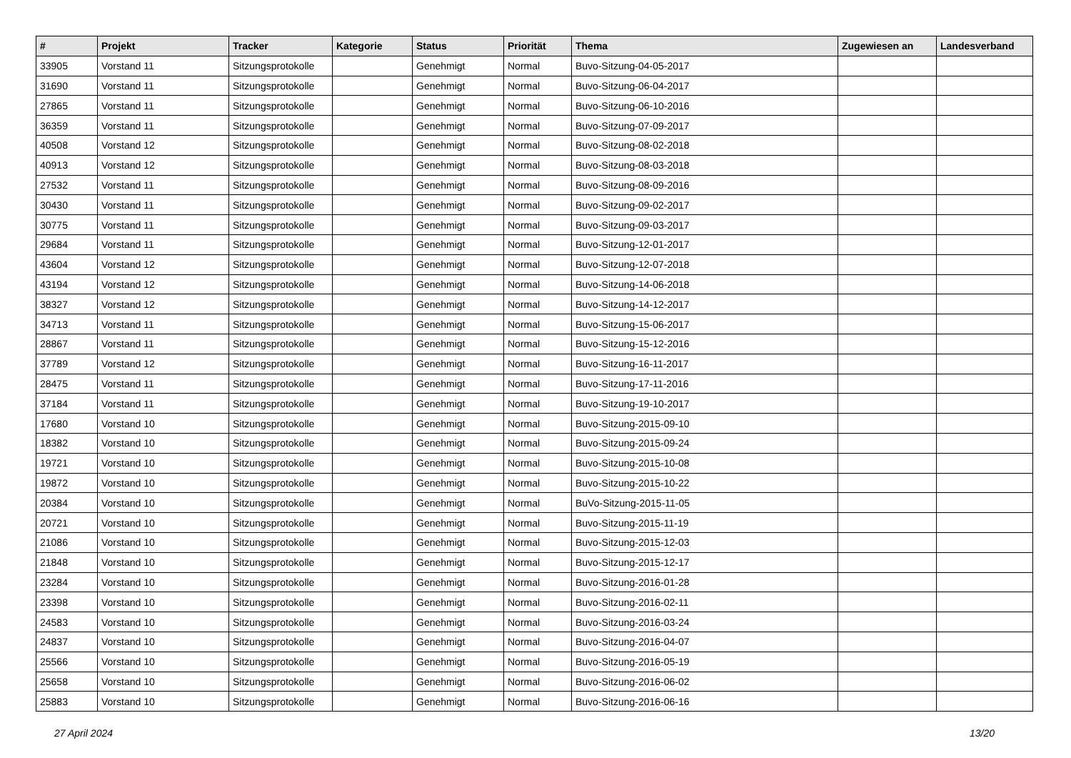| # | Projekt | Tracker | Kategorie | Status | Priorität | Thema | Zugewiesen an | Landesverband |
| --- | --- | --- | --- | --- | --- | --- | --- | --- |
| 33905 | Vorstand 11 | Sitzungsprotokolle | | Genehmigt | Normal | Buvo-Sitzung-04-05-2017 | | |
| 31690 | Vorstand 11 | Sitzungsprotokolle | | Genehmigt | Normal | Buvo-Sitzung-06-04-2017 | | |
| 27865 | Vorstand 11 | Sitzungsprotokolle | | Genehmigt | Normal | Buvo-Sitzung-06-10-2016 | | |
| 36359 | Vorstand 11 | Sitzungsprotokolle | | Genehmigt | Normal | Buvo-Sitzung-07-09-2017 | | |
| 40508 | Vorstand 12 | Sitzungsprotokolle | | Genehmigt | Normal | Buvo-Sitzung-08-02-2018 | | |
| 40913 | Vorstand 12 | Sitzungsprotokolle | | Genehmigt | Normal | Buvo-Sitzung-08-03-2018 | | |
| 27532 | Vorstand 11 | Sitzungsprotokolle | | Genehmigt | Normal | Buvo-Sitzung-08-09-2016 | | |
| 30430 | Vorstand 11 | Sitzungsprotokolle | | Genehmigt | Normal | Buvo-Sitzung-09-02-2017 | | |
| 30775 | Vorstand 11 | Sitzungsprotokolle | | Genehmigt | Normal | Buvo-Sitzung-09-03-2017 | | |
| 29684 | Vorstand 11 | Sitzungsprotokolle | | Genehmigt | Normal | Buvo-Sitzung-12-01-2017 | | |
| 43604 | Vorstand 12 | Sitzungsprotokolle | | Genehmigt | Normal | Buvo-Sitzung-12-07-2018 | | |
| 43194 | Vorstand 12 | Sitzungsprotokolle | | Genehmigt | Normal | Buvo-Sitzung-14-06-2018 | | |
| 38327 | Vorstand 12 | Sitzungsprotokolle | | Genehmigt | Normal | Buvo-Sitzung-14-12-2017 | | |
| 34713 | Vorstand 11 | Sitzungsprotokolle | | Genehmigt | Normal | Buvo-Sitzung-15-06-2017 | | |
| 28867 | Vorstand 11 | Sitzungsprotokolle | | Genehmigt | Normal | Buvo-Sitzung-15-12-2016 | | |
| 37789 | Vorstand 12 | Sitzungsprotokolle | | Genehmigt | Normal | Buvo-Sitzung-16-11-2017 | | |
| 28475 | Vorstand 11 | Sitzungsprotokolle | | Genehmigt | Normal | Buvo-Sitzung-17-11-2016 | | |
| 37184 | Vorstand 11 | Sitzungsprotokolle | | Genehmigt | Normal | Buvo-Sitzung-19-10-2017 | | |
| 17680 | Vorstand 10 | Sitzungsprotokolle | | Genehmigt | Normal | Buvo-Sitzung-2015-09-10 | | |
| 18382 | Vorstand 10 | Sitzungsprotokolle | | Genehmigt | Normal | Buvo-Sitzung-2015-09-24 | | |
| 19721 | Vorstand 10 | Sitzungsprotokolle | | Genehmigt | Normal | Buvo-Sitzung-2015-10-08 | | |
| 19872 | Vorstand 10 | Sitzungsprotokolle | | Genehmigt | Normal | Buvo-Sitzung-2015-10-22 | | |
| 20384 | Vorstand 10 | Sitzungsprotokolle | | Genehmigt | Normal | BuVo-Sitzung-2015-11-05 | | |
| 20721 | Vorstand 10 | Sitzungsprotokolle | | Genehmigt | Normal | Buvo-Sitzung-2015-11-19 | | |
| 21086 | Vorstand 10 | Sitzungsprotokolle | | Genehmigt | Normal | Buvo-Sitzung-2015-12-03 | | |
| 21848 | Vorstand 10 | Sitzungsprotokolle | | Genehmigt | Normal | Buvo-Sitzung-2015-12-17 | | |
| 23284 | Vorstand 10 | Sitzungsprotokolle | | Genehmigt | Normal | Buvo-Sitzung-2016-01-28 | | |
| 23398 | Vorstand 10 | Sitzungsprotokolle | | Genehmigt | Normal | Buvo-Sitzung-2016-02-11 | | |
| 24583 | Vorstand 10 | Sitzungsprotokolle | | Genehmigt | Normal | Buvo-Sitzung-2016-03-24 | | |
| 24837 | Vorstand 10 | Sitzungsprotokolle | | Genehmigt | Normal | Buvo-Sitzung-2016-04-07 | | |
| 25566 | Vorstand 10 | Sitzungsprotokolle | | Genehmigt | Normal | Buvo-Sitzung-2016-05-19 | | |
| 25658 | Vorstand 10 | Sitzungsprotokolle | | Genehmigt | Normal | Buvo-Sitzung-2016-06-02 | | |
| 25883 | Vorstand 10 | Sitzungsprotokolle | | Genehmigt | Normal | Buvo-Sitzung-2016-06-16 | | |
27 April 2024 13/20